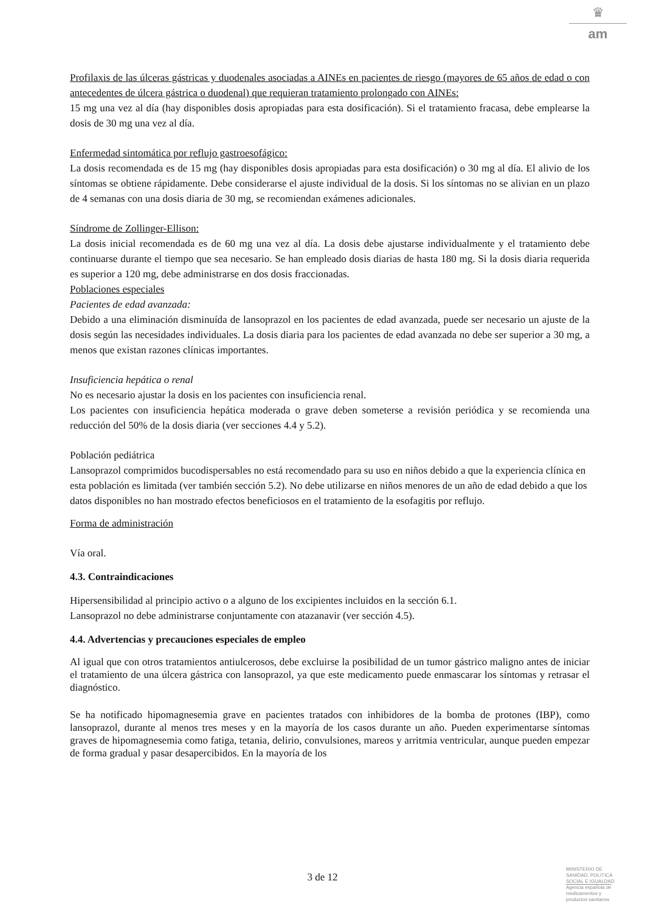♛
am
Profilaxis de las úlceras gástricas y duodenales asociadas a AINEs en pacientes de riesgo (mayores de 65 años de edad o con antecedentes de úlcera gástrica o duodenal) que requieran tratamiento prolongado con AINEs:
15 mg una vez al día (hay disponibles dosis apropiadas para esta dosificación). Si el tratamiento fracasa, debe emplearse la dosis de 30 mg una vez al día.
Enfermedad sintomática por reflujo gastroesofágico:
La dosis recomendada es de 15 mg (hay disponibles dosis apropiadas para esta dosificación) o 30 mg al día. El alivio de los síntomas se obtiene rápidamente. Debe considerarse el ajuste individual de la dosis. Si los síntomas no se alivian en un plazo de 4 semanas con una dosis diaria de 30 mg, se recomiendan exámenes adicionales.
Síndrome de Zollinger-Ellison:
La dosis inicial recomendada es de 60 mg una vez al día. La dosis debe ajustarse individualmente y el tratamiento debe continuarse durante el tiempo que sea necesario. Se han empleado dosis diarias de hasta 180 mg. Si la dosis diaria requerida es superior a 120 mg, debe administrarse en dos dosis fraccionadas.
Poblaciones especiales
Pacientes de edad avanzada:
Debido a una eliminación disminuída de lansoprazol en los pacientes de edad avanzada, puede ser necesario un ajuste de la dosis según las necesidades individuales. La dosis diaria para los pacientes de edad avanzada no debe ser superior a 30 mg, a menos que existan razones clínicas importantes.
Insuficiencia hepática o renal
No es necesario ajustar la dosis en los pacientes con insuficiencia renal.
Los pacientes con insuficiencia hepática moderada o grave deben someterse a revisión periódica y se recomienda una reducción del 50% de la dosis diaria (ver secciones 4.4 y 5.2).
Población pediátrica
Lansoprazol comprimidos bucodispersables no está recomendado para su uso en niños debido a que la experiencia clínica en esta población es limitada (ver también sección 5.2). No debe utilizarse en niños menores de un año de edad debido a que los datos disponibles no han mostrado efectos beneficiosos en el tratamiento de la esofagitis por reflujo.
Forma de administración
Vía oral.
4.3. Contraindicaciones
Hipersensibilidad al principio activo o a alguno de los excipientes incluidos en la sección 6.1.
Lansoprazol no debe administrarse conjuntamente con atazanavir (ver sección 4.5).
4.4. Advertencias y precauciones especiales de empleo
Al igual que con otros tratamientos antiulcerosos, debe excluirse la posibilidad de un tumor gástrico maligno antes de iniciar el tratamiento de una úlcera gástrica con lansoprazol, ya que este medicamento puede enmascarar los síntomas y retrasar el diagnóstico.
Se ha notificado hipomagnesemia grave en pacientes tratados con inhibidores de la bomba de protones (IBP), como lansoprazol, durante al menos tres meses y en la mayoría de los casos durante un año. Pueden experimentarse síntomas graves de hipomagnesemia como fatiga, tetania, delirio, convulsiones, mareos y arritmia ventricular, aunque pueden empezar de forma gradual y pasar desapercibidos. En la mayoría de los
3 de 12
MINISTERIO DE
SANIDAD, POLITICA
SOCIAL E IGUALDAD
Agencia española de
medicamentos y
productos sanitarios